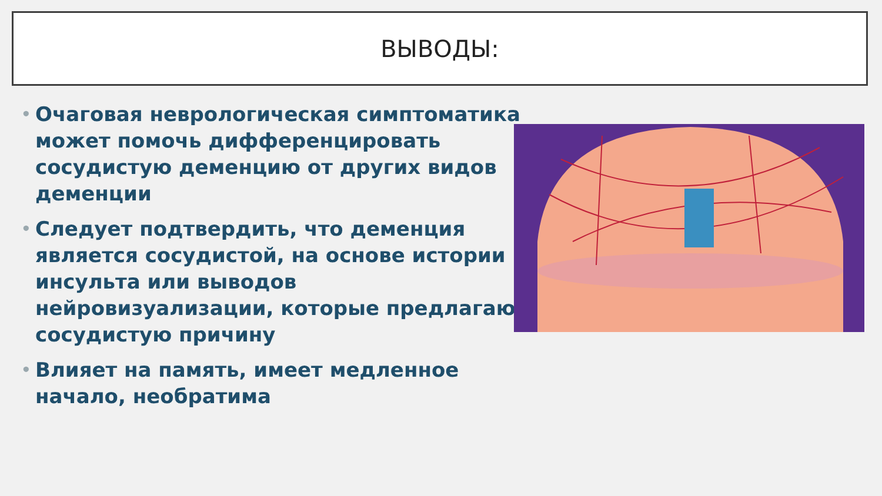ВЫВОДЫ:
• Очаговая неврологическая симптоматика может помочь дифференцировать сосудистую деменцию от других видов деменции
• Следует подтвердить, что деменция является сосудистой, на основе истории инсульта или выводов нейровизуализации, которые предлагают сосудистую причину
• Влияет на память, имеет медленное начало, необратима